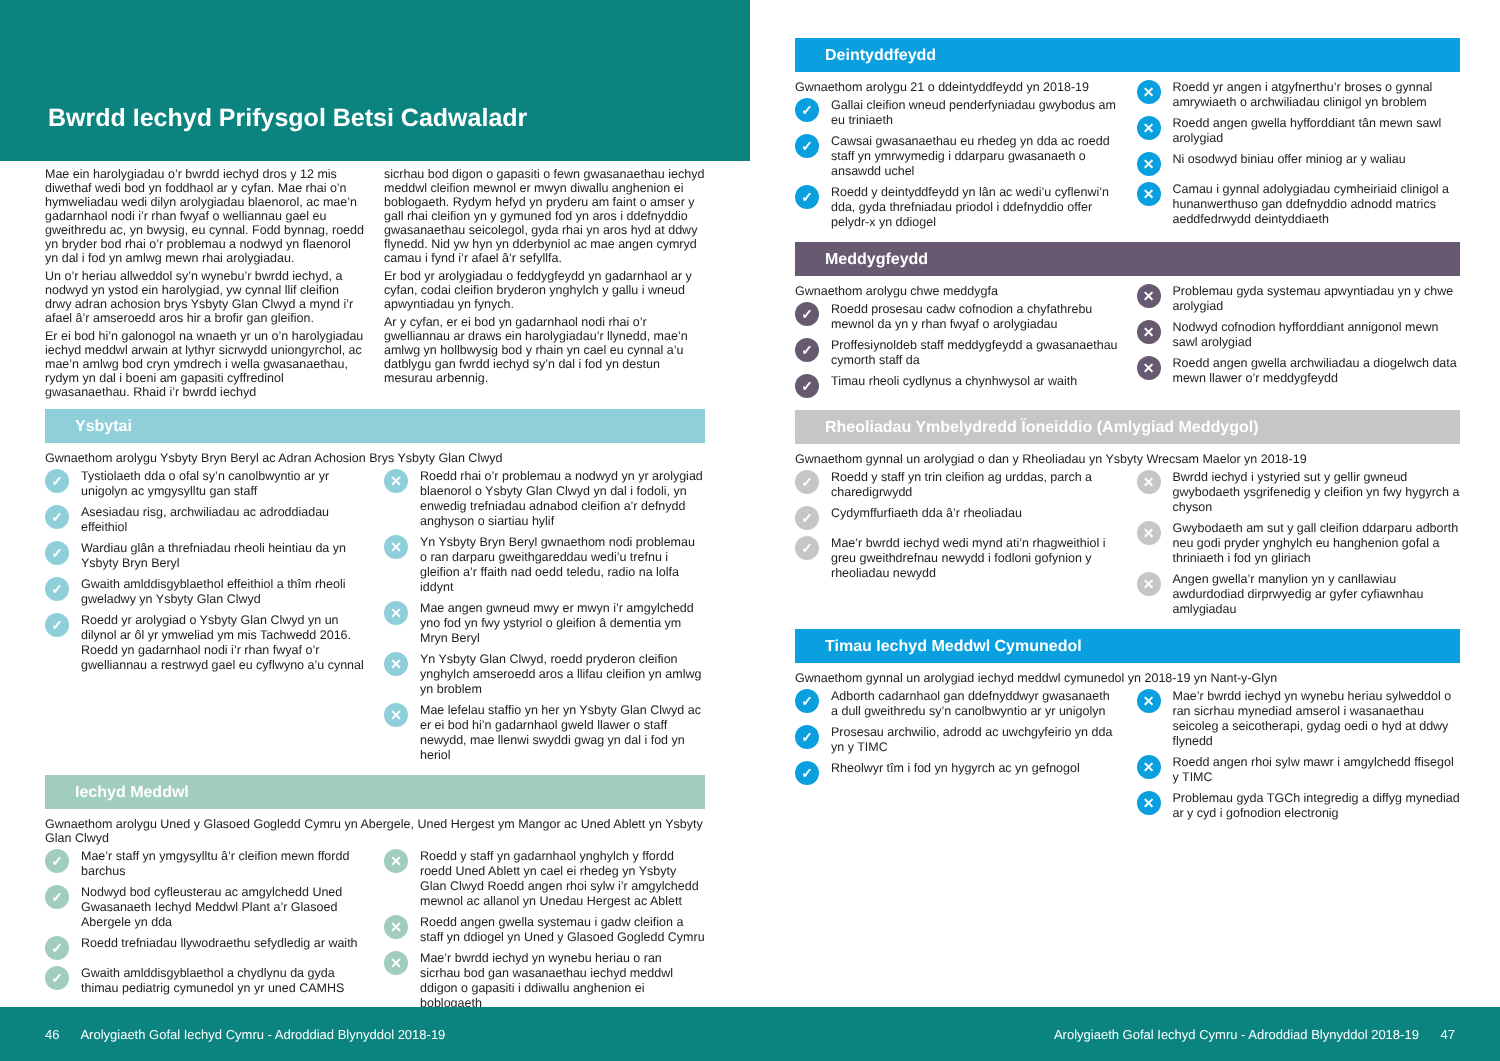Bwrdd Iechyd Prifysgol Betsi Cadwaladr
Mae ein harolygiadau o’r bwrdd iechyd dros y 12 mis diwethaf wedi bod yn foddhaol ar y cyfan. Mae rhai o’n hymweliadau wedi dilyn arolygiadau blaenorol, ac mae’n gadarnhaol nodi i’r rhan fwyaf o welliannau gael eu gweithredu ac, yn bwysig, eu cynnal. Fodd bynnag, roedd yn bryder bod rhai o’r problemau a nodwyd yn flaenorol yn dal i fod yn amlwg mewn rhai arolygiadau.
Un o’r heriau allweddol sy’n wynebu’r bwrdd iechyd, a nodwyd yn ystod ein harolygiad, yw cynnal llif cleifion drwy adran achosion brys Ysbyty Glan Clwyd a mynd i’r afael â’r amseroedd aros hir a brofir gan gleifion.
Er ei bod hi’n galonogol na wnaeth yr un o’n harolygiadau iechyd meddwl arwain at lythyr sicrwydd uniongyrchol, ac mae’n amlwg bod cryn ymdrech i wella gwasanaethau, rydym yn dal i boeni am gapasiti cyffredinol gwasanaethau. Rhaid i’r bwrdd iechyd
sicrhau bod digon o gapasiti o fewn gwasanaethau iechyd meddwl cleifion mewnol er mwyn diwallu anghenion ei boblogaeth. Rydym hefyd yn pryderu am faint o amser y gall rhai cleifion yn y gymuned fod yn aros i ddefnyddio gwasanaethau seicolegol, gyda rhai yn aros hyd at ddwy flynedd. Nid yw hyn yn dderbyniol ac mae angen cymryd camau i fynd i’r afael â’r sefyllfa.
Er bod yr arolygiadau o feddygfeydd yn gadarnhaol ar y cyfan, codai cleifion bryderon ynghylch y gallu i wneud apwyntiadau yn fynych.
Ar y cyfan, er ei bod yn gadarnhaol nodi rhai o’r gwelliannau ar draws ein harolygiadau’r llynedd, mae’n amlwg yn hollbwysig bod y rhain yn cael eu cynnal a’u datblygu gan fwrdd iechyd sy’n dal i fod yn destun mesurau arbennig.
Ysbytai
Gwnaethom arolygu Ysbyty Bryn Beryl ac Adran Achosion Brys Ysbyty Glan Clwyd
✓ Tystiolaeth dda o ofal sy’n canolbwyntio ar yr unigolyn ac ymgysylltu gan staff
✓ Asesiadau risg, archwiliadau ac adroddiadau effeithiol
✓ Wardiau glân a threfniadau rheoli heintiau da yn Ysbyty Bryn Beryl
✓ Gwaith amlddisgyblaethol effeithiol a thîm rheoli gweladwy yn Ysbyty Glan Clwyd
✓ Roedd yr arolygiad o Ysbyty Glan Clwyd yn un dilynol ar ôl yr ymweliad ym mis Tachwedd 2016. Roedd yn gadarnhaol nodi i’r rhan fwyaf o’r gwelliannau a restrwyd gael eu cyflwyno a’u cynnal
✕ Roedd rhai o’r problemau a nodwyd yn yr arolygiad blaenorol o Ysbyty Glan Clwyd yn dal i fodoli, yn enwedig trefniadau adnabod cleifion a’r defnydd anghyson o siartiau hylif
✕ Yn Ysbyty Bryn Beryl gwnaethom nodi problemau o ran darparu gweithgareddau wedi’u trefnu i gleifion a’r ffaith nad oedd teledu, radio na lolfa iddynt
✕ Mae angen gwneud mwy er mwyn i’r amgylchedd yno fod yn fwy ystyriol o gleifion â dementia ym Mryn Beryl
✕ Yn Ysbyty Glan Clwyd, roedd pryderon cleifion ynghylch amseroedd aros a llifau cleifion yn amlwg yn broblem
✕ Mae lefelau staffio yn her yn Ysbyty Glan Clwyd ac er ei bod hi’n gadarnhaol gweld llawer o staff newydd, mae llenwi swyddi gwag yn dal i fod yn heriol
Iechyd Meddwl
Gwnaethom arolygu Uned y Glasoed Gogledd Cymru yn Abergele, Uned Hergest ym Mangor ac Uned Ablett yn Ysbyty Glan Clwyd
✓ Mae’r staff yn ymgysylltu â’r cleifion mewn ffordd barchus
✓ Nodwyd bod cyfleusterau ac amgylchedd Uned Gwasanaeth Iechyd Meddwl Plant a’r Glasoed Abergele yn dda
✓ Roedd trefniadau llywodraethu sefydledig ar waith
✓ Gwaith amlddisgyblaethol a chydlynu da gyda thimau pediatrig cymunedol yn yr uned CAMHS
✕ Roedd y staff yn gadarnhaol ynghylch y ffordd roedd Uned Ablett yn cael ei rhedeg yn Ysbyty Glan Clwyd Roedd angen rhoi sylw i’r amgylchedd mewnol ac allanol yn Unedau Hergest ac Ablett
✕ Roedd angen gwella systemau i gadw cleifion a staff yn ddiogel yn Uned y Glasoed Gogledd Cymru
✕ Mae’r bwrdd iechyd yn wynebu heriau o ran sicrhau bod gan wasanaethau iechyd meddwl ddigon o gapasiti i ddiwallu anghenion ei boblogaeth
Deintyddfeydd
Gwnaethom arolygu 21 o ddeintyddfeydd yn 2018-19
✓ Gallai cleifion wneud penderfyniadau gwybodus am eu triniaeth
✓ Cawsai gwasanaethau eu rhedeg yn dda ac roedd staff yn ymrwymedig i ddarparu gwasanaeth o ansawdd uchel
✓ Roedd y deintyddfeydd yn lân ac wedi’u cyflenwi’n dda, gyda threfniadau priodol i ddefnyddio offer pelydr-x yn ddiogel
✕ Roedd yr angen i atgyfnerthu’r broses o gynnal amrywiaeth o archwiliadau clinigol yn broblem
✕ Roedd angen gwella hyfforddiant tân mewn sawl arolygiad
✕ Ni osodwyd biniau offer miniog ar y waliau
✕ Camau i gynnal adolygiadau cymheiriaid clinigol a hunanwerthuso gan ddefnyddio adnodd matrics aeddfedrwydd deintyddiaeth
Meddygfeydd
Gwnaethom arolygu chwe meddygfa
✓ Roedd prosesau cadw cofnodion a chyfathrebu mewnol da yn y rhan fwyaf o arolygiadau
✓ Proffesiynoldeb staff meddygfeydd a gwasanaethau cymorth staff da
✓ Timau rheoli cydlynus a chynhwysol ar waith
✕ Problemau gyda systemau apwyntiadau yn y chwe arolygiad
✕ Nodwyd cofnodion hyfforddiant annigonol mewn sawl arolygiad
✕ Roedd angen gwella archwiliadau a diogelwch data mewn llawer o’r meddygfeydd
Rheoliadau Ymbelydredd Ïoneiddio (Amlygiad Meddygol)
Gwnaethom gynnal un arolygiad o dan y Rheoliadau yn Ysbyty Wrecsam Maelor yn 2018-19
✓ Roedd y staff yn trin cleifion ag urddas, parch a charedigrwydd
✓ Cydymffurfiaeth dda â’r rheoliadau
✓ Mae’r bwrdd iechyd wedi mynd ati’n rhagweithiol i greu gweithdrefnau newydd i fodloni gofynion y rheoliadau newydd
✕ Bwrdd iechyd i ystyried sut y gellir gwneud gwybodaeth ysgrifenedig y cleifion yn fwy hygyrch a chyson
✕ Gwybodaeth am sut y gall cleifion ddarparu adborth neu godi pryder ynghylch eu hanghenion gofal a thriniaeth i fod yn gliriach
✕ Angen gwella’r manylion yn y canllawiau awdurdodiad dirprwyedig ar gyfer cyfiawnhau amlygiadau
Timau Iechyd Meddwl Cymunedol
Gwnaethom gynnal un arolygiad iechyd meddwl cymunedol yn 2018-19 yn Nant-y-Glyn
✓ Adborth cadarnhaol gan ddefnyddwyr gwasanaeth a dull gweithredu sy’n canolbwyntio ar yr unigolyn
✓ Prosesau archwilio, adrodd ac uwchgyfeirio yn dda yn y TIMC
✓ Rheolwyr tîm i fod yn hygyrch ac yn gefnogol
✕ Mae’r bwrdd iechyd yn wynebu heriau sylweddol o ran sicrhau mynediad amserol i wasanaethau seicoleg a seicotherapi, gydag oedi o hyd at ddwy flynedd
✕ Roedd angen rhoi sylw mawr i amgylchedd ffisegol y TIMC
✕ Problemau gyda TGCh integredig a diffyg mynediad ar y cyd i gofnodion electronig
46 Arolygiaeth Gofal Iechyd Cymru - Adroddiad Blynyddol 2018-19 Arolygiaeth Gofal Iechyd Cymru - Adroddiad Blynyddol 2018-19 47